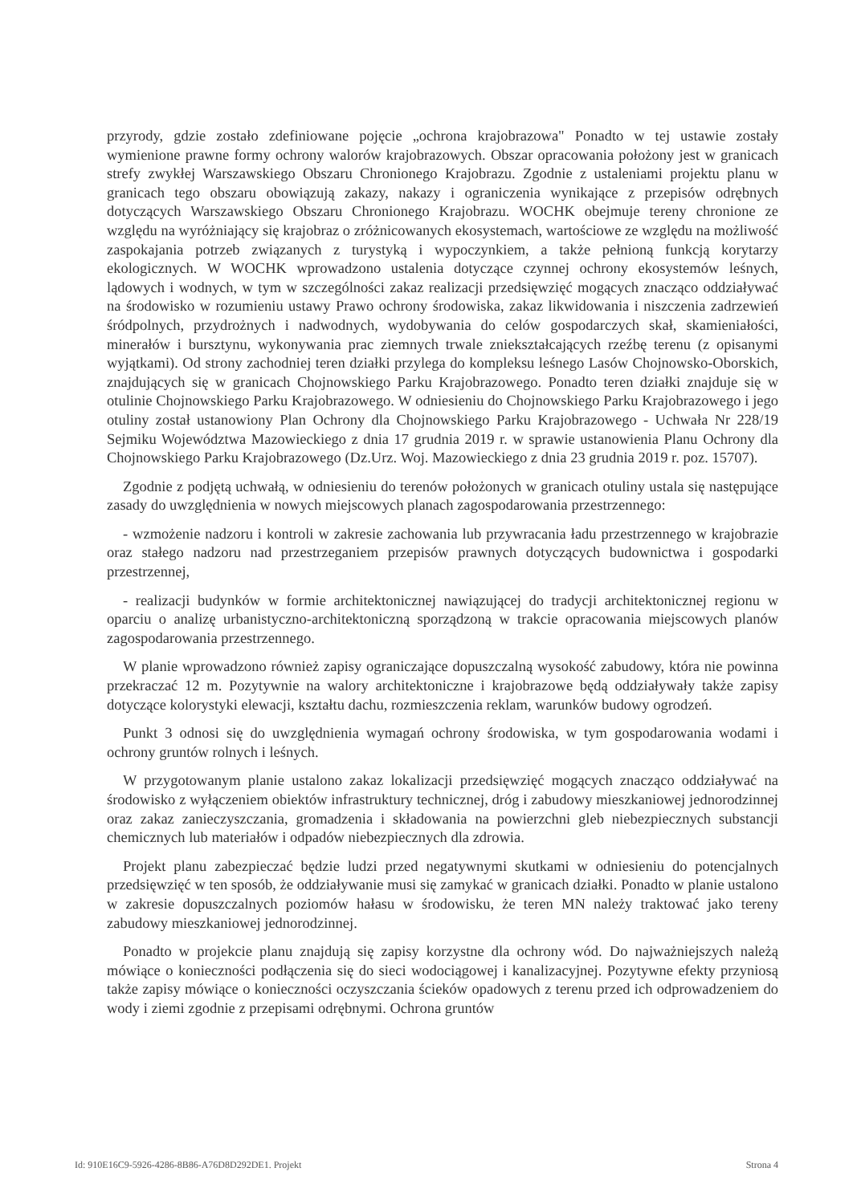przyrody, gdzie zostało zdefiniowane pojęcie „ochrona krajobrazowa" Ponadto w tej ustawie zostały wymienione prawne formy ochrony walorów krajobrazowych. Obszar opracowania położony jest w granicach strefy zwykłej Warszawskiego Obszaru Chronionego Krajobrazu. Zgodnie z ustaleniami projektu planu w granicach tego obszaru obowiązują zakazy, nakazy i ograniczenia wynikające z przepisów odrębnych dotyczących Warszawskiego Obszaru Chronionego Krajobrazu. WOCHK obejmuje tereny chronione ze względu na wyróżniający się krajobraz o zróżnicowanych ekosystemach, wartościowe ze względu na możliwość zaspokajania potrzeb związanych z turystyką i wypoczynkiem, a także pełnioną funkcją korytarzy ekologicznych. W WOCHK wprowadzono ustalenia dotyczące czynnej ochrony ekosystemów leśnych, lądowych i wodnych, w tym w szczególności zakaz realizacji przedsięwzięć mogących znacząco oddziaływać na środowisko w rozumieniu ustawy Prawo ochrony środowiska, zakaz likwidowania i niszczenia zadrzewień śródpolnych, przydrożnych i nadwodnych, wydobywania do celów gospodarczych skał, skamieniałości, minerałów i bursztynu, wykonywania prac ziemnych trwale zniekształcających rzeźbę terenu (z opisanymi wyjątkami). Od strony zachodniej teren działki przylega do kompleksu leśnego Lasów Chojnowsko-Oborskich, znajdujących się w granicach Chojnowskiego Parku Krajobrazowego. Ponadto teren działki znajduje się w otulinie Chojnowskiego Parku Krajobrazowego. W odniesieniu do Chojnowskiego Parku Krajobrazowego i jego otuliny został ustanowiony Plan Ochrony dla Chojnowskiego Parku Krajobrazowego - Uchwała Nr 228/19 Sejmiku Województwa Mazowieckiego z dnia 17 grudnia 2019 r. w sprawie ustanowienia Planu Ochrony dla Chojnowskiego Parku Krajobrazowego (Dz.Urz. Woj. Mazowieckiego z dnia 23 grudnia 2019 r. poz. 15707).
Zgodnie z podjętą uchwałą, w odniesieniu do terenów położonych w granicach otuliny ustala się następujące zasady do uwzględnienia w nowych miejscowych planach zagospodarowania przestrzennego:
- wzmożenie nadzoru i kontroli w zakresie zachowania lub przywracania ładu przestrzennego w krajobrazie oraz stałego nadzoru nad przestrzeganiem przepisów prawnych dotyczących budownictwa i gospodarki przestrzennej,
- realizacji budynków w formie architektonicznej nawiązującej do tradycji architektonicznej regionu w oparciu o analizę urbanistyczno-architektoniczną sporządzoną w trakcie opracowania miejscowych planów zagospodarowania przestrzennego.
W planie wprowadzono również zapisy ograniczające dopuszczalną wysokość zabudowy, która nie powinna przekraczać 12 m. Pozytywnie na walory architektoniczne i krajobrazowe będą oddziaływały także zapisy dotyczące kolorystyki elewacji, kształtu dachu, rozmieszczenia reklam, warunków budowy ogrodzeń.
Punkt 3 odnosi się do uwzględnienia wymagań ochrony środowiska, w tym gospodarowania wodami i ochrony gruntów rolnych i leśnych.
W przygotowanym planie ustalono zakaz lokalizacji przedsięwzięć mogących znacząco oddziaływać na środowisko z wyłączeniem obiektów infrastruktury technicznej, dróg i zabudowy mieszkaniowej jednorodzinnej oraz zakaz zanieczyszczania, gromadzenia i składowania na powierzchni gleb niebezpiecznych substancji chemicznych lub materiałów i odpadów niebezpiecznych dla zdrowia.
Projekt planu zabezpieczać będzie ludzi przed negatywnymi skutkami w odniesieniu do potencjalnych przedsięwzięć w ten sposób, że oddziaływanie musi się zamykać w granicach działki. Ponadto w planie ustalono w zakresie dopuszczalnych poziomów hałasu w środowisku, że teren MN należy traktować jako tereny zabudowy mieszkaniowej jednorodzinnej.
Ponadto w projekcie planu znajdują się zapisy korzystne dla ochrony wód. Do najważniejszych należą mówiące o konieczności podłączenia się do sieci wodociągowej i kanalizacyjnej. Pozytywne efekty przyniosą także zapisy mówiące o konieczności oczyszczania ścieków opadowych z terenu przed ich odprowadzeniem do wody i ziemi zgodnie z przepisami odrębnymi. Ochrona gruntów
Id: 910E16C9-5926-4286-8B86-A76D8D292DE1. Projekt Strona 4